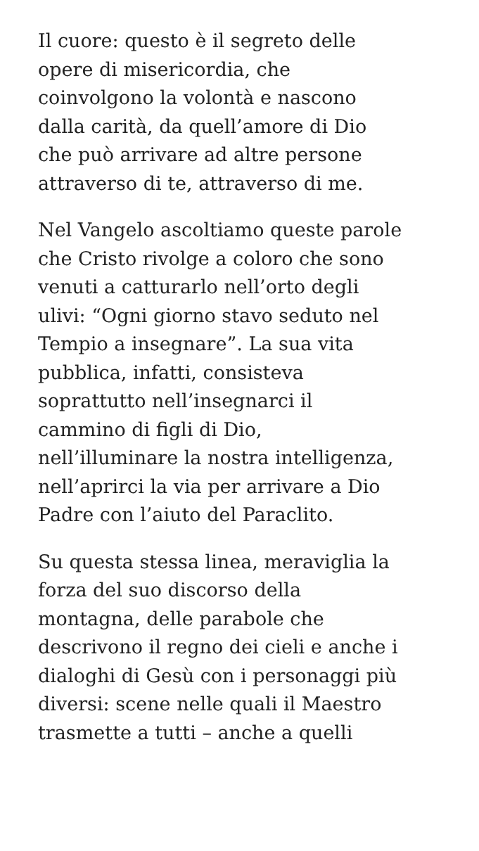Il cuore: questo è il segreto delle
opere di misericordia, che
coinvolgono la volontà e nascono
dalla carità, da quell’amore di Dio
che può arrivare ad altre persone
attraverso di te, attraverso di me.
Nel Vangelo ascoltiamo queste parole
che Cristo rivolge a coloro che sono
venuti a catturarlo nell’orto degli
ulivi: “Ogni giorno stavo seduto nel
Tempio a insegnare”. La sua vita
pubblica, infatti, consisteva
soprattutto nell’insegnarci il
cammino di figli di Dio,
nell’illuminare la nostra intelligenza,
nell’aprirci la via per arrivare a Dio
Padre con l’aiuto del Paraclito.
Su questa stessa linea, meraviglia la
forza del suo discorso della
montagna, delle parabole che
descrivono il regno dei cieli e anche i
dialoghi di Gesù con i personaggi più
diversi: scene nelle quali il Maestro
trasmette a tutti – anche a quelli